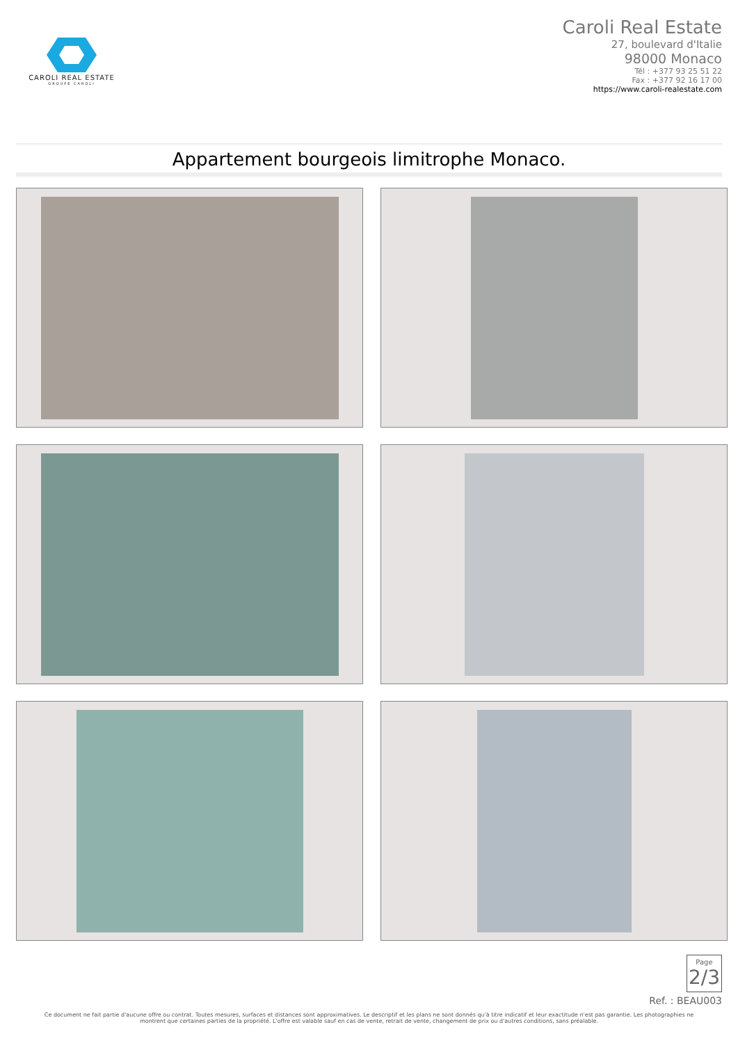CAROLI REAL ESTATE
GROUPE CAROLI
Caroli Real Estate
27, boulevard d'Italie
98000 Monaco
Tél : +377 93 25 51 22
Fax : +377 92 16 17 00
https://www.caroli-realestate.com
Appartement bourgeois limitrophe Monaco.
Page 2/3
Ref. : BEAU003
Ce document ne fait partie d'aucune offre ou contrat. Toutes mesures, surfaces et distances sont approximatives. Le descriptif et les plans ne sont donnés qu'à titre indicatif et leur exactitude n'est pas garantie. Les photographies ne montrent que certaines parties de la propriété. L'offre est valable sauf en cas de vente, retrait de vente, changement de prix ou d'autres conditions, sans préalable.